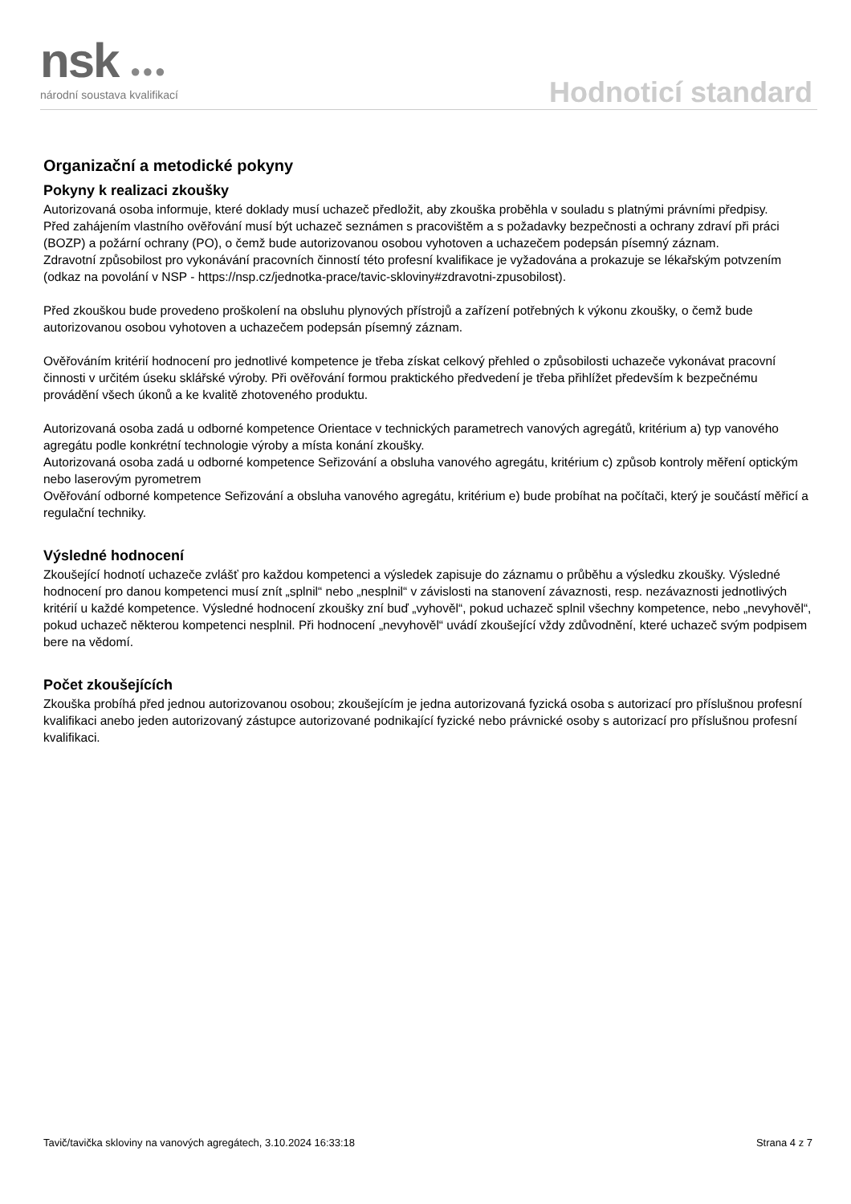nsk ●●● národní soustava kvalifikací Hodnoticí standard
Organizační a metodické pokyny
Pokyny k realizaci zkoušky
Autorizovaná osoba informuje, které doklady musí uchazeč předložit, aby zkouška proběhla v souladu s platnými právními předpisy.
Před zahájením vlastního ověřování musí být uchazeč seznámen s pracovištěm a s požadavky bezpečnosti a ochrany zdraví při práci (BOZP) a požární ochrany (PO), o čemž bude autorizovanou osobou vyhotoven a uchazečem podepsán písemný záznam.
Zdravotní způsobilost pro vykonávání pracovních činností této profesní kvalifikace je vyžadována a prokazuje se lékařským potvzením (odkaz na povolání v NSP - https://nsp.cz/jednotka-prace/tavic-skloviny#zdravotni-zpusobilost).
Před zkouškou bude provedeno proškolení na obsluhu plynových přístrojů a zařízení potřebných k výkonu zkoušky, o čemž bude autorizovanou osobou vyhotoven a uchazečem podepsán písemný záznam.
Ověřováním kritérií hodnocení pro jednotlivé kompetence je třeba získat celkový přehled o způsobilosti uchazeče vykonávat pracovní činnosti v určitém úseku sklářské výroby. Při ověřování formou praktického předvedení je třeba přihlížet především k bezpečnému provádění všech úkonů a ke kvalitě zhotoveného produktu.
Autorizovaná osoba zadá u odborné kompetence Orientace v technických parametrech vanových agregátů, kritérium a) typ vanového agregátu podle konkrétní technologie výroby a místa konání zkoušky.
Autorizovaná osoba zadá u odborné kompetence Seřizování a obsluha vanového agregátu, kritérium c) způsob kontroly měření optickým nebo laserovým pyrometrem
Ověřování odborné kompetence Seřizování a obsluha vanového agregátu, kritérium e) bude probíhat na počítači, který je součástí měřicí a regulační techniky.
Výsledné hodnocení
Zkoušející hodnotí uchazeče zvlášť pro každou kompetenci a výsledek zapisuje do záznamu o průběhu a výsledku zkoušky. Výsledné hodnocení pro danou kompetenci musí znít „splnil“ nebo „nesplnil“ v závislosti na stanovení závaznosti, resp. nezávaznosti jednotlivých kritérií u každé kompetence. Výsledné hodnocení zkoušky zní buď „vyhověl“, pokud uchazeč splnil všechny kompetence, nebo „nevyhověl“, pokud uchazeč některou kompetenci nesplnil. Při hodnocení „nevyhověl“ uvádí zkoušející vždy zdůvodnění, které uchazeč svým podpisem bere na vědomí.
Počet zkoušejících
Zkouška probíhá před jednou autorizovanou osobou; zkoušejícím je jedna autorizovaná fyzická osoba s autorizací pro příslušnou profesní kvalifikaci anebo jeden autorizovaný zástupce autorizované podnikající fyzické nebo právnické osoby s autorizací pro příslušnou profesní kvalifikaci.
Tavič/tavička skloviny na vanových agregátech, 3.10.2024 16:33:18 Strana 4 z 7